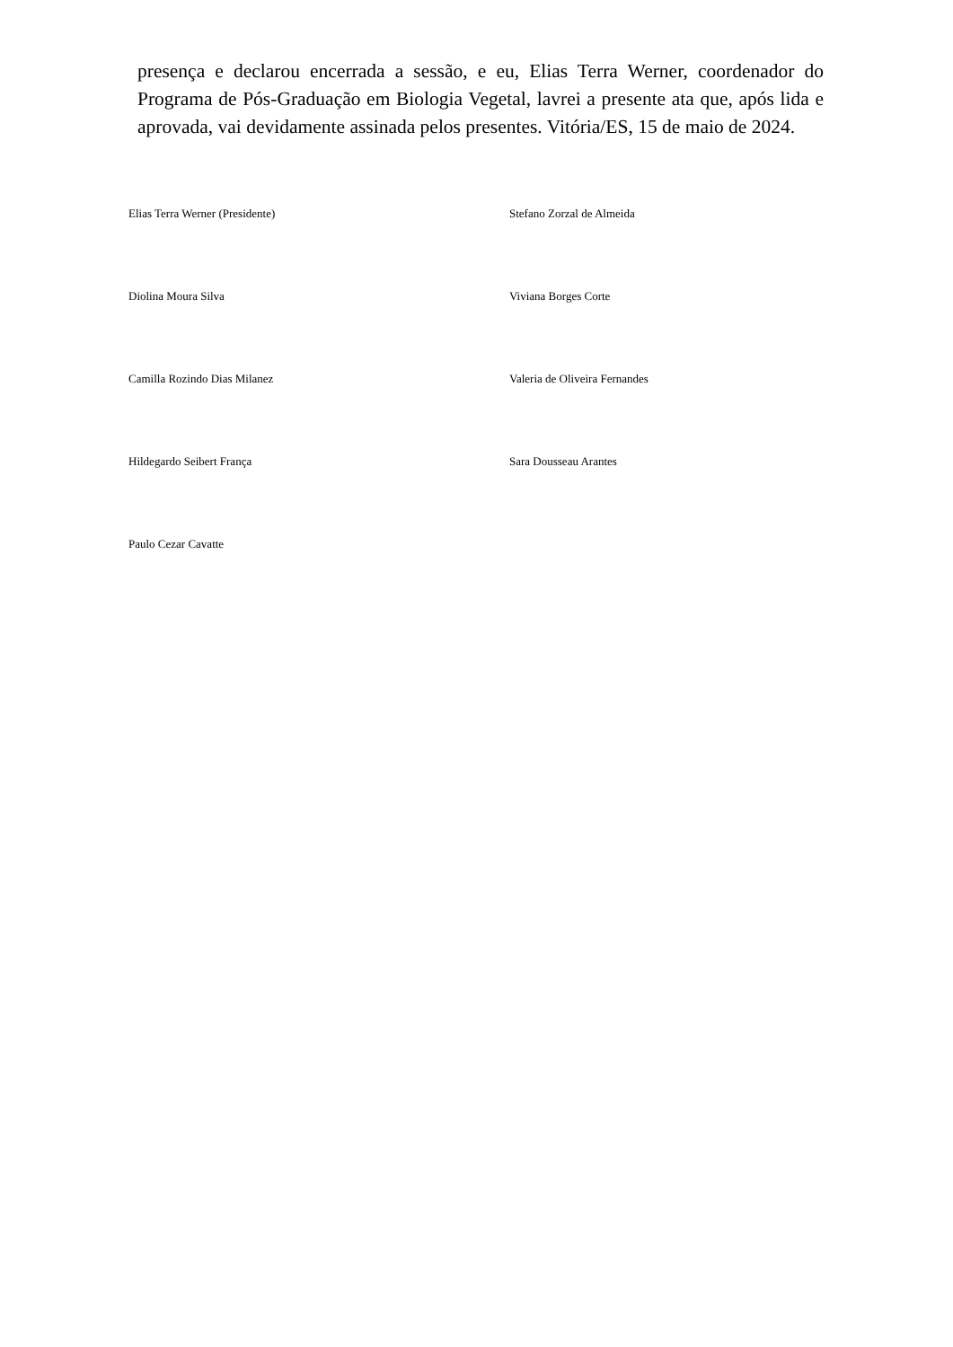presença e declarou encerrada a sessão, e eu, Elias Terra Werner, coordenador do Programa de Pós-Graduação em Biologia Vegetal, lavrei a presente ata que, após lida e aprovada, vai devidamente assinada pelos presentes. Vitória/ES, 15 de maio de 2024.
Elias Terra Werner (Presidente)
Stefano Zorzal de Almeida
Diolina Moura Silva
Viviana Borges Corte
Camilla Rozindo Dias Milanez
Valeria de Oliveira Fernandes
Hildegardo Seibert França
Sara Dousseau Arantes
Paulo Cezar Cavatte